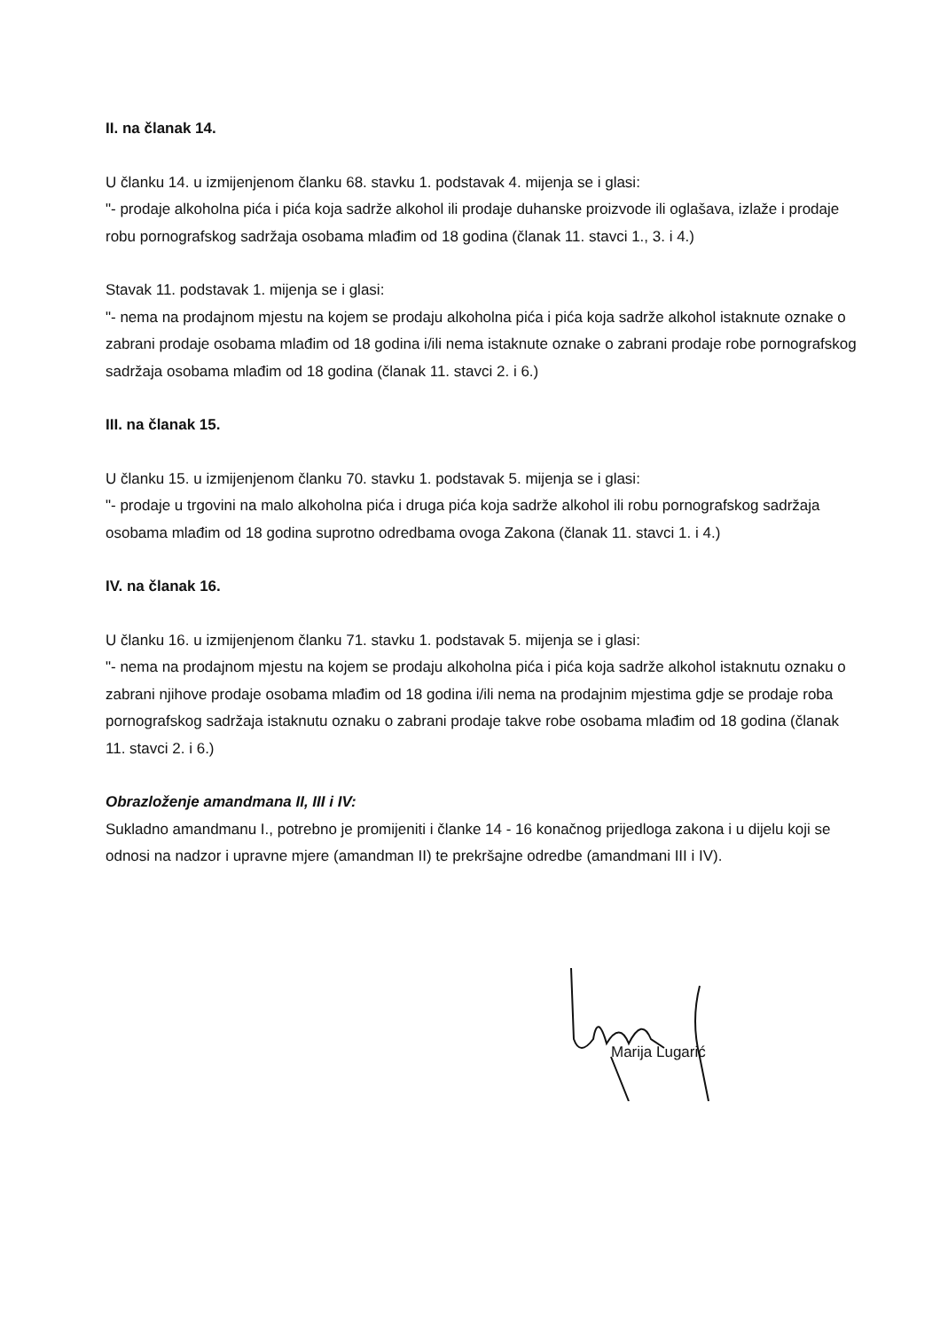II. na članak 14.
U članku 14. u izmijenjenom članku 68. stavku 1. podstavak 4. mijenja se i glasi:
"- prodaje alkoholna pića i pića koja sadrže alkohol ili prodaje duhanske proizvode ili oglašava, izlaže i prodaje robu pornografskog sadržaja osobama mlađim od 18 godina (članak 11. stavci 1., 3. i 4.)
Stavak 11. podstavak 1. mijenja se i glasi:
"- nema na prodajnom mjestu na kojem se prodaju alkoholna pića i pića koja sadrže alkohol istaknute oznake o zabrani prodaje osobama mlađim od 18 godina i/ili nema istaknute oznake o zabrani prodaje robe pornografskog sadržaja osobama mlađim od 18 godina (članak 11. stavci 2. i 6.)
III. na članak 15.
U članku 15. u izmijenjenom članku 70. stavku 1. podstavak 5. mijenja se i glasi:
"- prodaje u trgovini na malo alkoholna pića i druga pića koja sadrže alkohol ili robu pornografskog sadržaja osobama mlađim od 18 godina suprotno odredbama ovoga Zakona (članak 11. stavci 1. i 4.)
IV. na članak 16.
U članku 16. u izmijenjenom članku 71. stavku 1. podstavak 5. mijenja se i glasi:
"- nema na prodajnom mjestu na kojem se prodaju alkoholna pića i pića koja sadrže alkohol istaknutu oznaku o zabrani njihove prodaje osobama mlađim od 18 godina i/ili nema na prodajnim mjestima gdje se prodaje roba pornografskog sadržaja istaknutu oznaku o zabrani prodaje takve robe osobama mlađim od 18 godina (članak 11. stavci 2. i 6.)
Obrazloženje amandmana II, III i IV:
Sukladno amandmanu I., potrebno je promijeniti i članke 14 - 16 konačnog prijedloga zakona i u dijelu koji se odnosi na nadzor i upravne mjere (amandman II) te prekršajne odredbe (amandmani III i IV).
Marija Lugarić